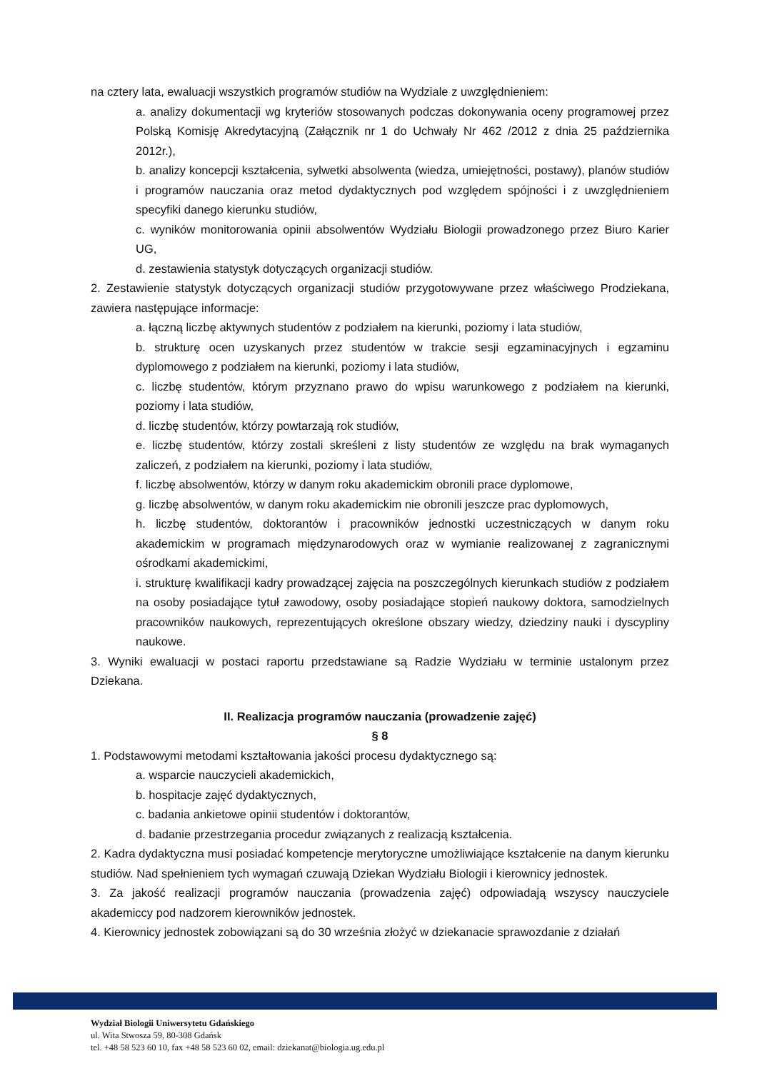na cztery lata, ewaluacji wszystkich programów studiów na Wydziale z uwzględnieniem:
a. analizy dokumentacji wg kryteriów stosowanych podczas dokonywania oceny programowej przez Polską Komisję Akredytacyjną (Załącznik nr 1 do Uchwały Nr 462 /2012 z dnia 25 października 2012r.),
b. analizy koncepcji kształcenia, sylwetki absolwenta (wiedza, umiejętności, postawy), planów studiów i programów nauczania oraz metod dydaktycznych pod względem spójności i z uwzględnieniem specyfiki danego kierunku studiów,
c. wyników monitorowania opinii absolwentów Wydziału Biologii prowadzonego przez Biuro Karier UG,
d. zestawienia statystyk dotyczących organizacji studiów.
2. Zestawienie statystyk dotyczących organizacji studiów przygotowywane przez właściwego Prodziekana, zawiera następujące informacje:
a. łączną liczbę aktywnych studentów z podziałem na kierunki, poziomy i lata studiów,
b. strukturę ocen uzyskanych przez studentów w trakcie sesji egzaminacyjnych i egzaminu dyplomowego z podziałem na kierunki, poziomy i lata studiów,
c. liczbę studentów, którym przyznano prawo do wpisu warunkowego z podziałem na kierunki, poziomy i lata studiów,
d. liczbę studentów, którzy powtarzają rok studiów,
e. liczbę studentów, którzy zostali skreśleni z listy studentów ze względu na brak wymaganych zaliczeń, z podziałem na kierunki, poziomy i lata studiów,
f. liczbę absolwentów, którzy w danym roku akademickim obronili prace dyplomowe,
g. liczbę absolwentów, w danym roku akademickim nie obronili jeszcze prac dyplomowych,
h. liczbę studentów, doktorantów i pracowników jednostki uczestniczących w danym roku akademickim w programach międzynarodowych oraz w wymianie realizowanej z zagranicznymi ośrodkami akademickimi,
i. strukturę kwalifikacji kadry prowadzącej zajęcia na poszczególnych kierunkach studiów z podziałem na osoby posiadające tytuł zawodowy, osoby posiadające stopień naukowy doktora, samodzielnych pracowników naukowych, reprezentujących określone obszary wiedzy, dziedziny nauki i dyscypliny naukowe.
3. Wyniki ewaluacji w postaci raportu przedstawiane są Radzie Wydziału w terminie ustalonym przez Dziekana.
II. Realizacja programów nauczania (prowadzenie zajęć)
§ 8
1. Podstawowymi metodami kształtowania jakości procesu dydaktycznego są:
a. wsparcie nauczycieli akademickich,
b. hospitacje zajęć dydaktycznych,
c. badania ankietowe opinii studentów i doktorantów,
d. badanie przestrzegania procedur związanych z realizacją kształcenia.
2. Kadra dydaktyczna musi posiadać kompetencje merytoryczne umożliwiające kształcenie na danym kierunku studiów. Nad spełnieniem tych wymagań czuwają Dziekan Wydziału Biologii i kierownicy jednostek.
3. Za jakość realizacji programów nauczania (prowadzenia zajęć) odpowiadają wszyscy nauczyciele akademiccy pod nadzorem kierowników jednostek.
4. Kierownicy jednostek zobowiązani są do 30 września złożyć w dziekanacie sprawozdanie z działań
Wydział Biologii Uniwersytetu Gdańskiego
ul. Wita Stwosza 59, 80-308 Gdańsk
tel. +48 58 523 60 10, fax +48 58 523 60 02, email: dziekanat@biologia.ug.edu.pl